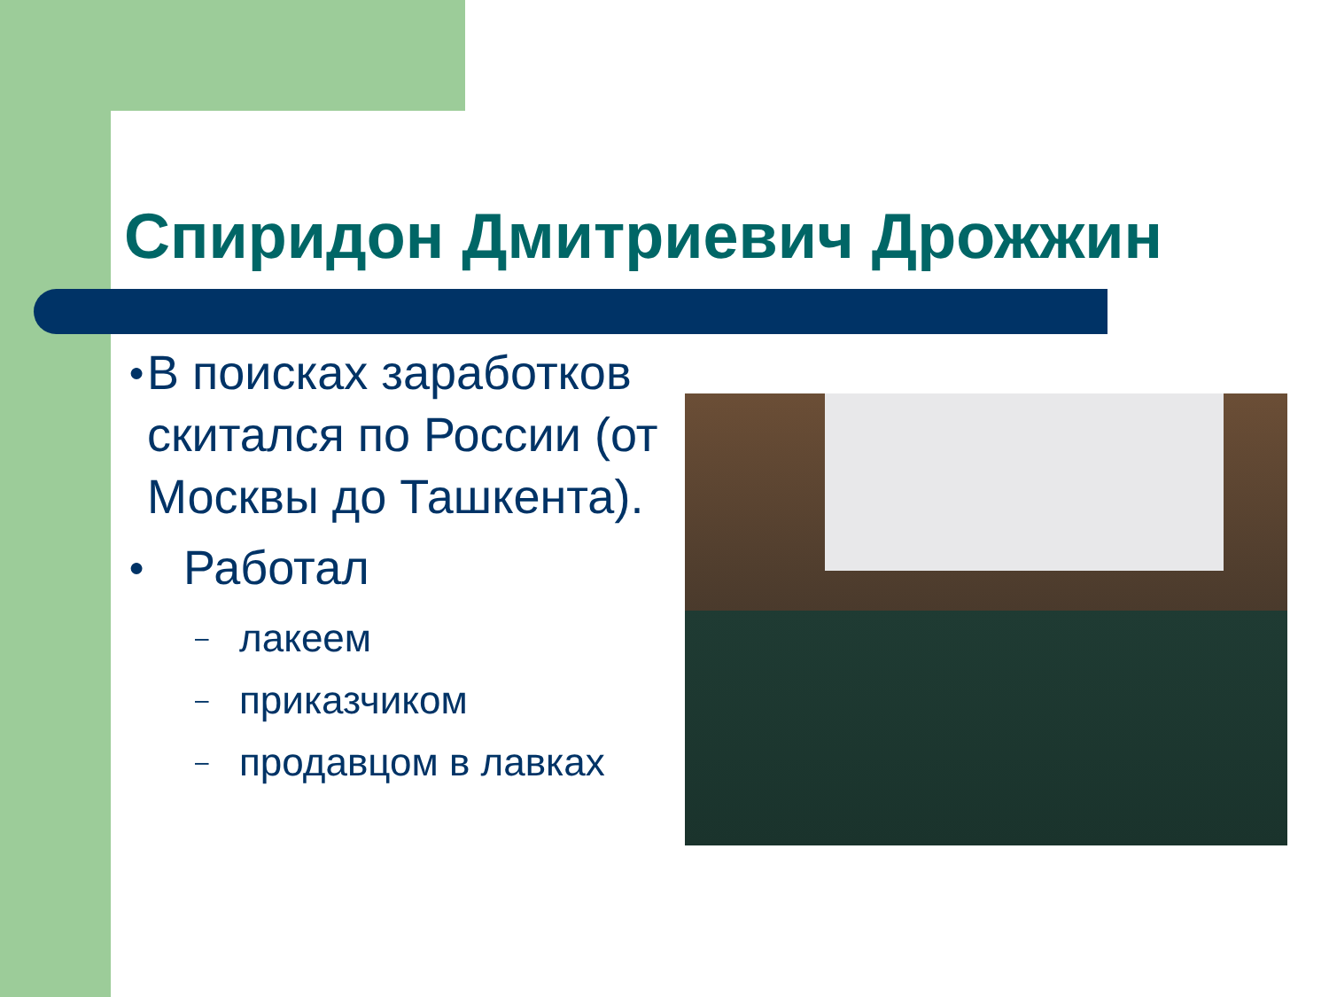Спиридон Дмитриевич Дрожжин
● В поисках заработков скитался по России (от Москвы до Ташкента).
● Работал
– лакеем
– приказчиком
– продавцом в лавках